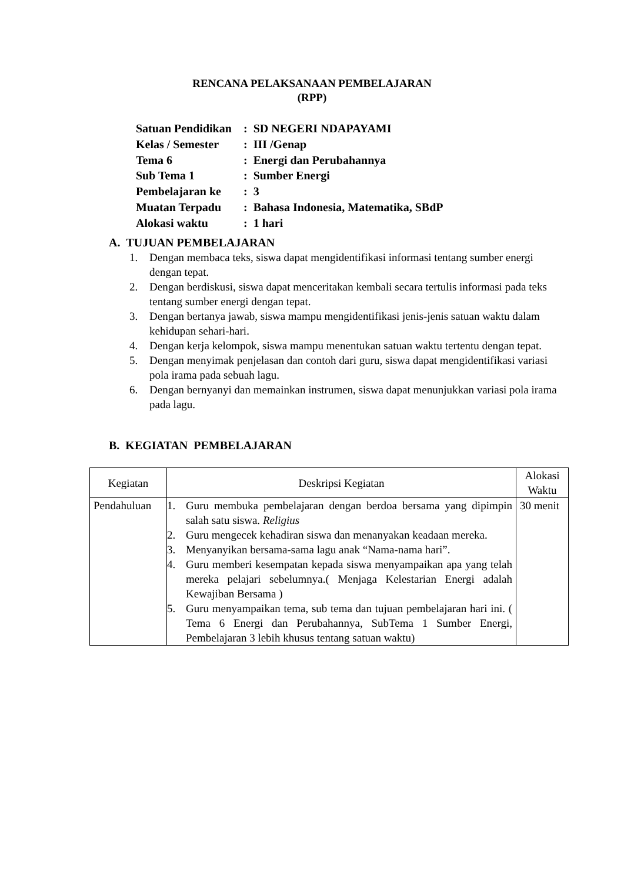RENCANA PELAKSANAAN PEMBELAJARAN
(RPP)
| Satuan Pendidikan | : SD NEGERI NDAPAYAMI |
| Kelas / Semester | : III /Genap |
| Tema 6 | : Energi dan Perubahannya |
| Sub Tema 1 | : Sumber Energi |
| Pembelajaran ke | : 3 |
| Muatan Terpadu | : Bahasa Indonesia, Matematika, SBdP |
| Alokasi waktu | : 1 hari |
A. TUJUAN PEMBELAJARAN
1. Dengan membaca teks, siswa dapat mengidentifikasi informasi tentang sumber energi dengan tepat.
2. Dengan berdiskusi, siswa dapat menceritakan kembali secara tertulis informasi pada teks tentang sumber energi dengan tepat.
3. Dengan bertanya jawab, siswa mampu mengidentifikasi jenis-jenis satuan waktu dalam kehidupan sehari-hari.
4. Dengan kerja kelompok, siswa mampu menentukan satuan waktu tertentu dengan tepat.
5. Dengan menyimak penjelasan dan contoh dari guru, siswa dapat mengidentifikasi variasi pola irama pada sebuah lagu.
6. Dengan bernyanyi dan memainkan instrumen, siswa dapat menunjukkan variasi pola irama pada lagu.
B. KEGIATAN PEMBELAJARAN
| Kegiatan | Deskripsi Kegiatan | Alokasi Waktu |
| --- | --- | --- |
| Pendahuluan | 1. Guru membuka pembelajaran dengan berdoa bersama yang dipimpin salah satu siswa. Religius 2. Guru mengecek kehadiran siswa dan menanyakan keadaan mereka. 3. Menyanyikan bersama-sama lagu anak “Nama-nama hari”. 4. Guru memberi kesempatan kepada siswa menyampaikan apa yang telah mereka pelajari sebelumnya.( Menjaga Kelestarian Energi adalah Kewajiban Bersama ) 5. Guru menyampaikan tema, sub tema dan tujuan pembelajaran hari ini. ( Tema 6 Energi dan Perubahannya, SubTema 1 Sumber Energi, Pembelajaran 3 lebih khusus tentang satuan waktu) | 30 menit |